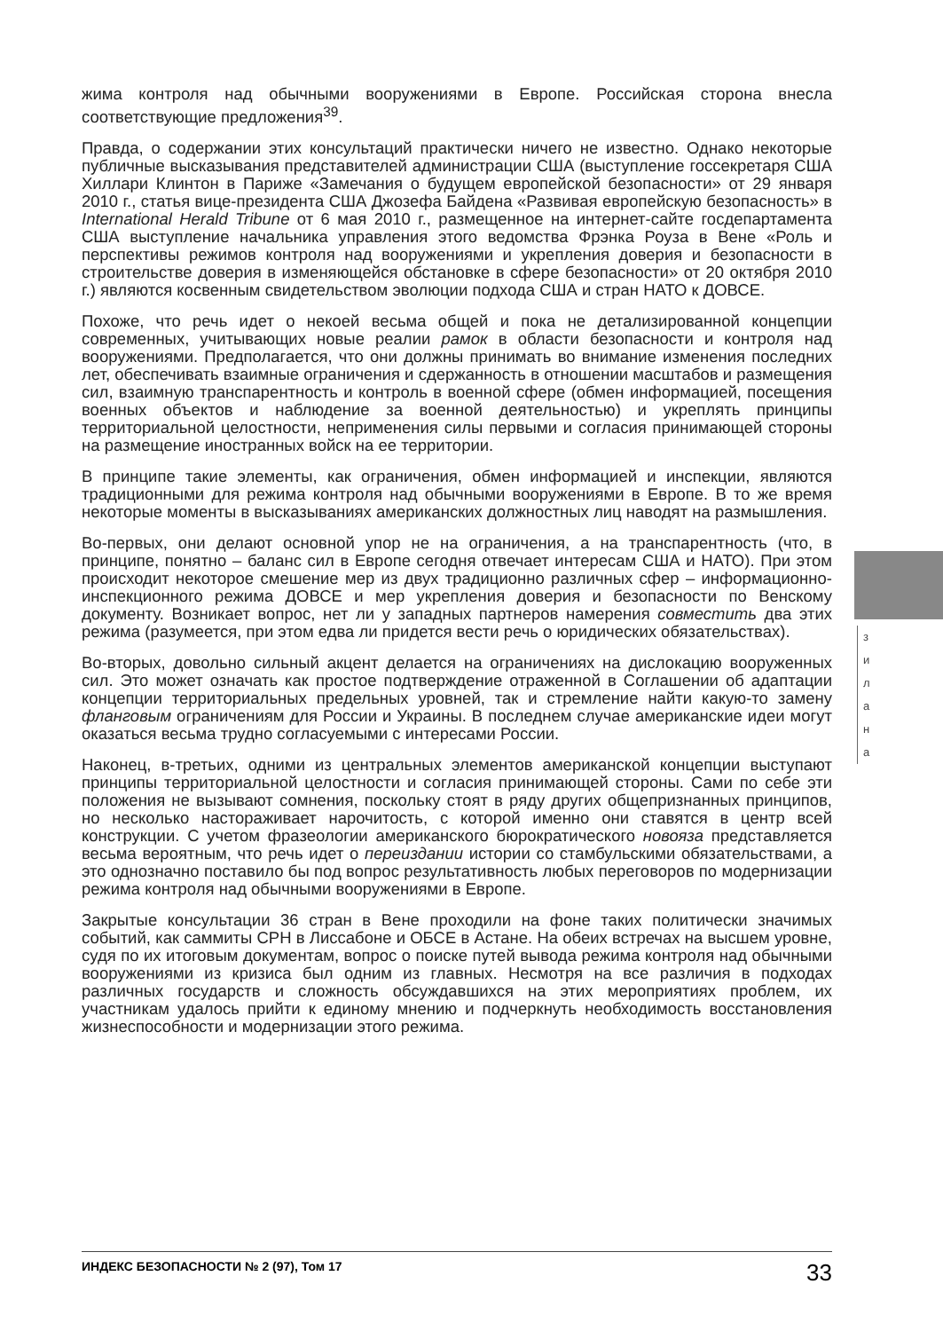жима контроля над обычными вооружениями в Европе. Российская сторона внесла соответствующие предложения<sup>39</sup>.
Правда, о содержании этих консультаций практически ничего не известно. Однако некоторые публичные высказывания представителей администрации США (выступление госсекретаря США Хиллари Клинтон в Париже «Замечания о будущем европейской безопасности» от 29 января 2010 г., статья вице-президента США Джозефа Байдена «Развивая европейскую безопасность» в International Herald Tribune от 6 мая 2010 г., размещенное на интернет-сайте госдепартамента США выступление начальника управления этого ведомства Фрэнка Роуза в Вене «Роль и перспективы режимов контроля над вооружениями и укрепления доверия и безопасности в строительстве доверия в изменяющейся обстановке в сфере безопасности» от 20 октября 2010 г.) являются косвенным свидетельством эволюции подхода США и стран НАТО к ДОВСЕ.
Похоже, что речь идет о некоей весьма общей и пока не детализированной концепции современных, учитывающих новые реалии рамок в области безопасности и контроля над вооружениями. Предполагается, что они должны принимать во внимание изменения последних лет, обеспечивать взаимные ограничения и сдержанность в отношении масштабов и размещения сил, взаимную транспарентность и контроль в военной сфере (обмен информацией, посещения военных объектов и наблюдение за военной деятельностью) и укреплять принципы территориальной целостности, неприменения силы первыми и согласия принимающей стороны на размещение иностранных войск на ее территории.
В принципе такие элементы, как ограничения, обмен информацией и инспекции, являются традиционными для режима контроля над обычными вооружениями в Европе. В то же время некоторые моменты в высказываниях американских должностных лиц наводят на размышления.
Во-первых, они делают основной упор не на ограничения, а на транспарентность (что, в принципе, понятно – баланс сил в Европе сегодня отвечает интересам США и НАТО). При этом происходит некоторое смешение мер из двух традиционно различных сфер – информационно-инспекционного режима ДОВСЕ и мер укрепления доверия и безопасности по Венскому документу. Возникает вопрос, нет ли у западных партнеров намерения совместить два этих режима (разумеется, при этом едва ли придется вести речь о юридических обязательствах).
Во-вторых, довольно сильный акцент делается на ограничениях на дислокацию вооруженных сил. Это может означать как простое подтверждение отраженной в Соглашении об адаптации концепции территориальных предельных уровней, так и стремление найти какую-то замену фланговым ограничениям для России и Украины. В последнем случае американские идеи могут оказаться весьма трудно согласуемыми с интересами России.
Наконец, в-третьих, одними из центральных элементов американской концепции выступают принципы территориальной целостности и согласия принимающей стороны. Сами по себе эти положения не вызывают сомнения, поскольку стоят в ряду других общепризнанных принципов, но несколько настораживает нарочитость, с которой именно они ставятся в центр всей конструкции. С учетом фразеологии американского бюрократического новояза представляется весьма вероятным, что речь идет о переиздании истории со стамбульскими обязательствами, а это однозначно поставило бы под вопрос результативность любых переговоров по модернизации режима контроля над обычными вооружениями в Европе.
Закрытые консультации 36 стран в Вене проходили на фоне таких политически значимых событий, как саммиты СРН в Лиссабоне и ОБСЕ в Астане. На обеих встречах на высшем уровне, судя по их итоговым документам, вопрос о поиске путей вывода режима контроля над обычными вооружениями из кризиса был одним из главных. Несмотря на все различия в подходах различных государств и сложность обсуждавшихся на этих мероприятиях проблем, их участникам удалось прийти к единому мнению и подчеркнуть необходимость восстановления жизнеспособности и модернизации этого режима.
з
и
л
а
н
а
ИНДЕКС БЕЗОПАСНОСТИ № 2 (97), Том 17 33